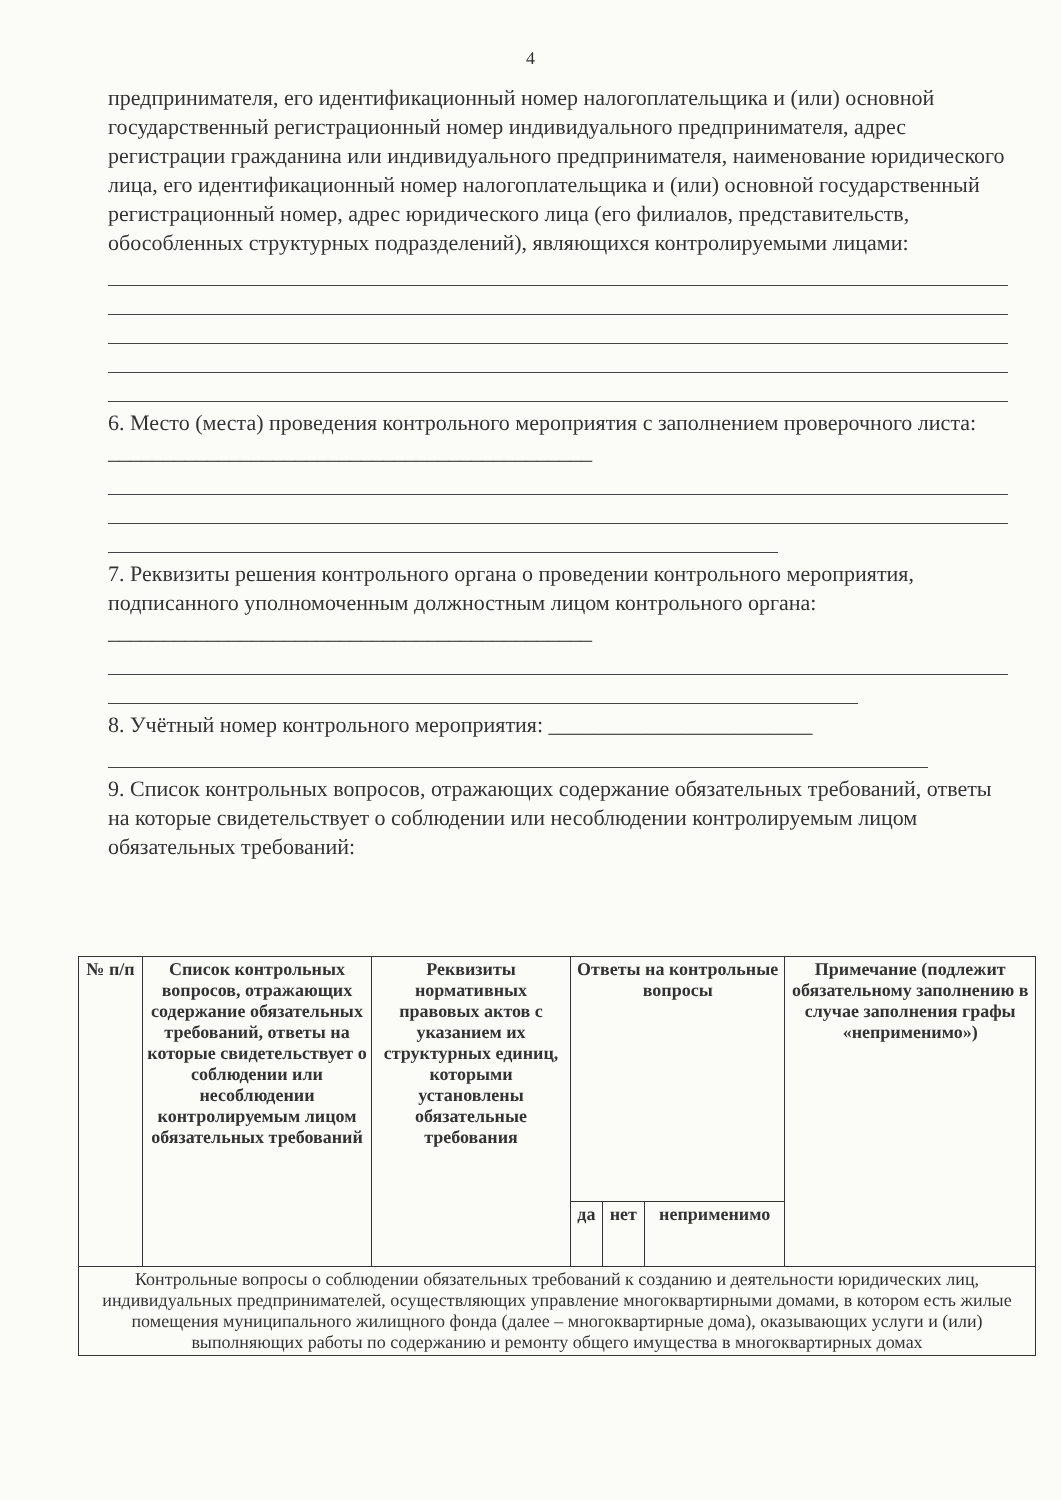4
предпринимателя, его идентификационный номер налогоплательщика и (или) основной государственный регистрационный номер индивидуального предпринимателя, адрес регистрации гражданина или индивидуального предпринимателя, наименование юридического лица, его идентификационный номер налогоплательщика и (или) основной государственный регистрационный номер, адрес юридического лица (его филиалов, представительств, обособленных структурных подразделений), являющихся контролируемыми лицами:
6. Место (места) проведения контрольного мероприятия с заполнением проверочного листа: ____________________________________________
7. Реквизиты решения контрольного органа о проведении контрольного мероприятия, подписанного уполномоченным должностным лицом контрольного органа: ____________________________________________
8. Учётный номер контрольного мероприятия: ________________________
9. Список контрольных вопросов, отражающих содержание обязательных требований, ответы на которые свидетельствует о соблюдении или несоблюдении контролируемым лицом обязательных требований:
| № п/п | Список контрольных вопросов, отражающих содержание обязательных требований, ответы на которые свидетельствует о соблюдении или несоблюдении контролируемым лицом обязательных требований | Реквизиты нормативных правовых актов с указанием их структурных единиц, которыми установлены обязательные требования | Ответы на контрольные вопросы | | | Примечание (подлежит обязательному заполнению в случае заполнения графы «неприменимо») |
| --- | --- | --- | --- | --- | --- | --- |
| | | | да | нет | неприменимо | |
| Контрольные вопросы о соблюдении обязательных требований к созданию и деятельности юридических лиц, индивидуальных предпринимателей, осуществляющих управление многоквартирными домами, в котором есть жилые помещения муниципального жилищного фонда (далее – многоквартирные дома), оказывающих услуги и (или) выполняющих работы по содержанию и ремонту общего имущества в многоквартирных домах | | | | | | |